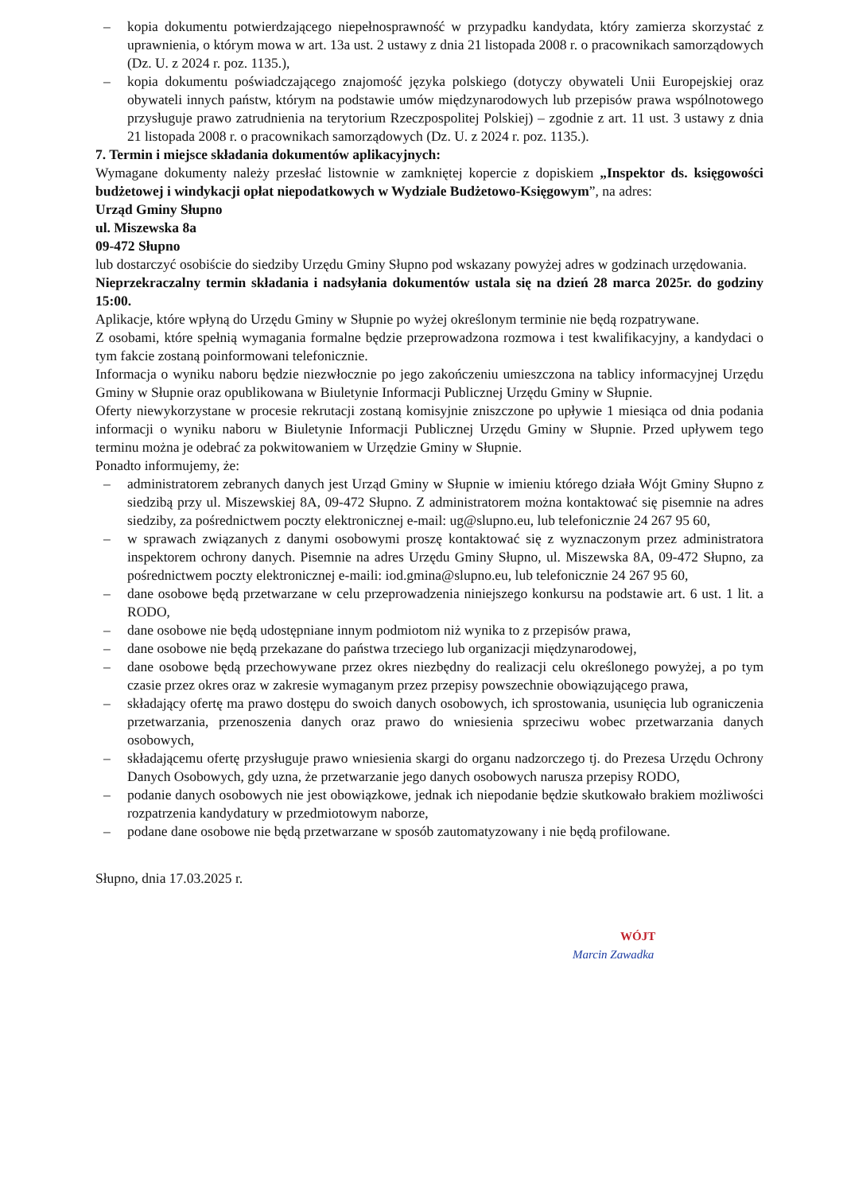– kopia dokumentu potwierdzającego niepełnosprawność w przypadku kandydata, który zamierza skorzystać z uprawnienia, o którym mowa w art. 13a ust. 2 ustawy z dnia 21 listopada 2008 r. o pracownikach samorządowych (Dz. U. z 2024 r. poz. 1135.),
– kopia dokumentu poświadczającego znajomość języka polskiego (dotyczy obywateli Unii Europejskiej oraz obywateli innych państw, którym na podstawie umów międzynarodowych lub przepisów prawa wspólnotowego przysługuje prawo zatrudnienia na terytorium Rzeczpospolitej Polskiej) – zgodnie z art. 11 ust. 3 ustawy z dnia 21 listopada 2008 r. o pracownikach samorządowych (Dz. U. z 2024 r. poz. 1135.).
7. Termin i miejsce składania dokumentów aplikacyjnych:
Wymagane dokumenty należy przesłać listownie w zamkniętej kopercie z dopiskiem „Inspektor ds. księgowości budżetowej i windykacji opłat niepodatkowych w Wydziale Budżetowo-Księgowym”, na adres:
Urząd Gminy Słupno
ul. Miszewska 8a
09-472 Słupno
lub dostarczyć osobiście do siedziby Urzędu Gminy Słupno pod wskazany powyżej adres w godzinach urzędowania.
Nieprzekraczalny termin składania i nadsyłania dokumentów ustala się na dzień 28 marca 2025r. do godziny 15:00.
Aplikacje, które wpłyną do Urzędu Gminy w Słupnie po wyżej określonym terminie nie będą rozpatrywane.
Z osobami, które spełnią wymagania formalne będzie przeprowadzona rozmowa i test kwalifikacyjny, a kandydaci o tym fakcie zostaną poinformowani telefonicznie.
Informacja o wyniku naboru będzie niezwłocznie po jego zakończeniu umieszczona na tablicy informacyjnej Urzędu Gminy w Słupnie oraz opublikowana w Biuletynie Informacji Publicznej Urzędu Gminy w Słupnie.
Oferty niewykorzystane w procesie rekrutacji zostaną komisyjnie zniszczone po upływie 1 miesiąca od dnia podania informacji o wyniku naboru w Biuletynie Informacji Publicznej Urzędu Gminy w Słupnie. Przed upływem tego terminu można je odebrać za pokwitowaniem w Urzędzie Gminy w Słupnie.
Ponadto informujemy, że:
– administratorem zebranych danych jest Urząd Gminy w Słupnie w imieniu którego działa Wójt Gminy Słupno z siedzibą przy ul. Miszewskiej 8A, 09-472 Słupno. Z administratorem można kontaktować się pisemnie na adres siedziby, za pośrednictwem poczty elektronicznej e-mail: ug@slupno.eu, lub telefonicznie 24 267 95 60,
– w sprawach związanych z danymi osobowymi proszę kontaktować się z wyznaczonym przez administratora inspektorem ochrony danych. Pisemnie na adres Urzędu Gminy Słupno, ul. Miszewska 8A, 09-472 Słupno, za pośrednictwem poczty elektronicznej e-maili: iod.gmina@slupno.eu, lub telefonicznie 24 267 95 60,
– dane osobowe będą przetwarzane w celu przeprowadzenia niniejszego konkursu na podstawie art. 6 ust. 1 lit. a RODO,
– dane osobowe nie będą udostępniane innym podmiotom niż wynika to z przepisów prawa,
– dane osobowe nie będą przekazane do państwa trzeciego lub organizacji międzynarodowej,
– dane osobowe będą przechowywane przez okres niezbędny do realizacji celu określonego powyżej, a po tym czasie przez okres oraz w zakresie wymaganym przez przepisy powszechnie obowiązującego prawa,
– składający ofertę ma prawo dostępu do swoich danych osobowych, ich sprostowania, usunięcia lub ograniczenia przetwarzania, przenoszenia danych oraz prawo do wniesienia sprzeciwu wobec przetwarzania danych osobowych,
– składającemu ofertę przysługuje prawo wniesienia skargi do organu nadzorczego tj. do Prezesa Urzędu Ochrony Danych Osobowych, gdy uzna, że przetwarzanie jego danych osobowych narusza przepisy RODO,
– podanie danych osobowych nie jest obowiązkowe, jednak ich niepodanie będzie skutkowało brakiem możliwości rozpatrzenia kandydatury w przedmiotowym naborze,
– podane dane osobowe nie będą przetwarzane w sposób zautomatyzowany i nie będą profilowane.
Słupno, dnia 17.03.2025 r.
WÓJT
Marcin Zawadka